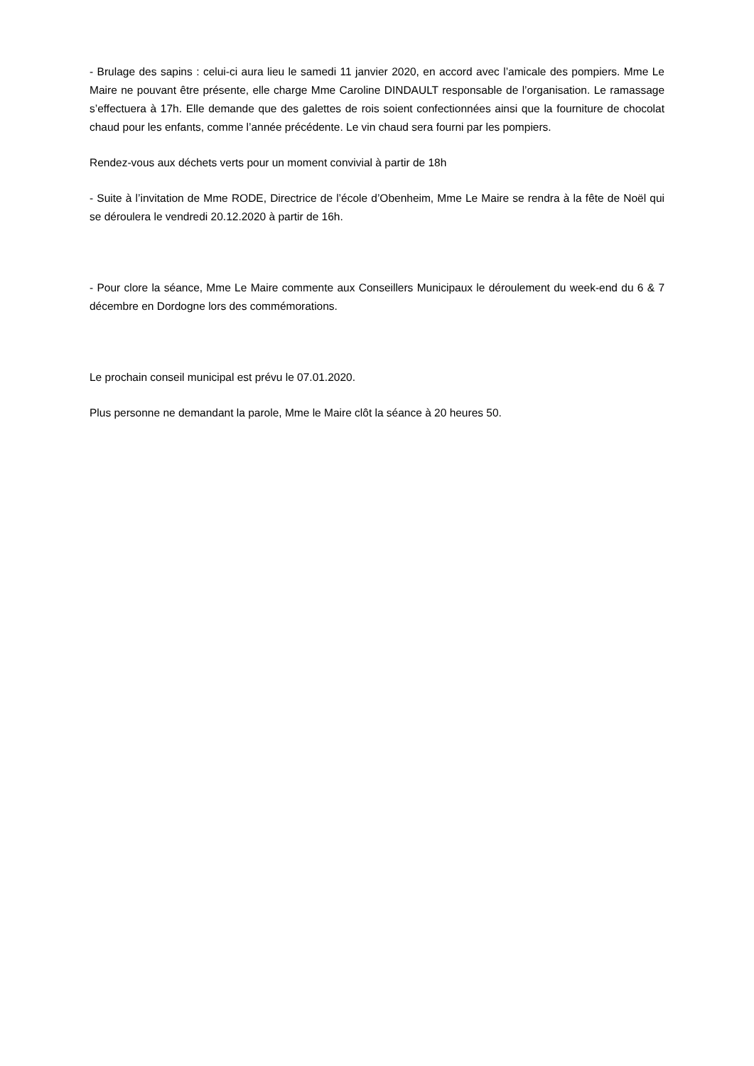- Brulage des sapins : celui-ci aura lieu le samedi 11 janvier 2020, en accord avec l’amicale des pompiers. Mme Le Maire ne pouvant être présente, elle charge Mme Caroline DINDAULT responsable de l’organisation. Le ramassage s’effectuera à 17h. Elle demande que des galettes de rois soient confectionnées ainsi que la fourniture de chocolat chaud pour les enfants, comme l’année précédente. Le vin chaud sera fourni par les pompiers.
Rendez-vous aux déchets verts pour un moment convivial à partir de 18h
- Suite à l’invitation de Mme RODE, Directrice de l’école d’Obenheim, Mme Le Maire se rendra à la fête de Noël qui se déroulera le vendredi 20.12.2020 à partir de 16h.
- Pour clore la séance, Mme Le Maire commente aux Conseillers Municipaux le déroulement du week-end du 6 & 7 décembre en Dordogne lors des commémorations.
Le prochain conseil municipal est prévu le 07.01.2020.
Plus personne ne demandant la parole, Mme le Maire clôt la séance à 20 heures 50.